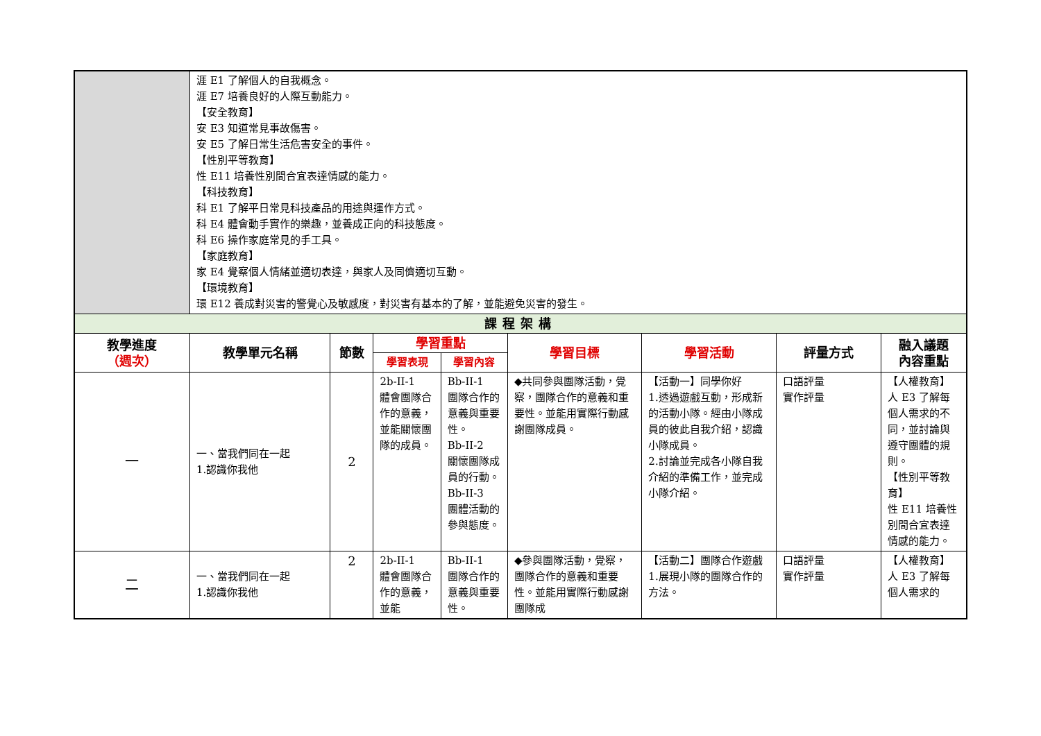| | 涯 E1 了解個人的自我概念。 涯 E7 培養良好的人際互動能力。 【安全教育】 安 E3 知道常見事故傷害。 安 E5 了解日常生活危害安全的事件。 【性別平等教育】 性 E11 培養性別間合宜表達情感的能力。 【科技教育】 科 E1 了解平日常見科技產品的用途與運作方式。 科 E4 體會動手實作的樂趣，並養成正向的科技態度。 科 E6 操作家庭常見的手工具。 【家庭教育】 家 E4 覺察個人情緒並適切表達，與家人及同儕適切互動。 【環境教育】 環 E12 養成對災害的警覺心及敏感度，對災害有基本的了解，並能避免災害的發生。 | | | | | | | |
| 課程架構 | | | | | | | | |
| 教學進度 （週次） | 教學單元名稱 | 節數 | 學習重點 | | 學習目標 | 學習活動 | 評量方式 | 融入議題 內容重點 |
| | | | 學習表現 | 學習內容 | | | | |
| 一 | 一、當我們同在一起 1.認識你我他 | 2 | 2b-II-1 體會團隊合作的意義，並能關懷團隊的成員。 | Bb-II-1 團隊合作的意義與重要性。 Bb-II-2 關懷團隊成員的行動。 Bb-II-3 團體活動的參與態度。 | ◆共同參與團隊活動，覺察，團隊合作的意義和重要性。並能用實際行動感謝團隊成員。 | 【活動一】同學你好 1.透過遊戲互動，形成新的活動小隊。經由小隊成員的彼此自我介紹，認識小隊成員。 2.討論並完成各小隊自我介紹的準備工作，並完成小隊介紹。 | 口語評量 實作評量 | 【人權教育】 人 E3 了解每個人需求的不同，並討論與遵守團體的規則。 【性別平等教育】 性 E11 培養性別間合宜表達情感的能力。 |
| 二 | 一、當我們同在一起 1.認識你我他 | 2 | 2b-II-1 體會團隊合作的意義，並能 | Bb-II-1 團隊合作的意義與重要性。 | ◆參與團隊活動，覺察，團隊合作的意義和重要性。並能用實際行動感謝團隊成 | 【活動二】團隊合作遊戲 1.展現小隊的團隊合作的方法。 | 口語評量 實作評量 | 【人權教育】 人 E3 了解每個人需求的 |